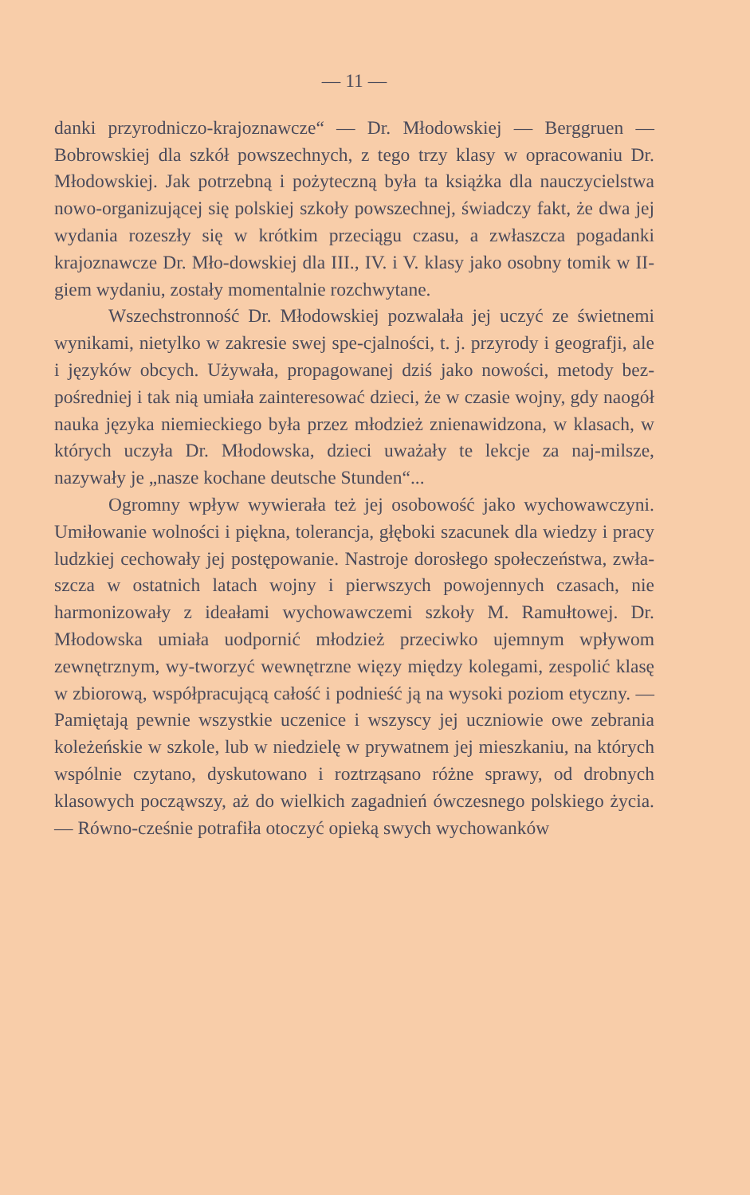— 11 —
danki przyrodniczo-krajoznawcze“ — Dr. Młodowskiej — Berggruen — Bobrowskiej dla szkół powszechnych, z tego trzy klasy w opracowaniu Dr. Młodowskiej. Jak potrzebną i pożyteczną była ta książka dla nauczycielstwa nowo-organizującej się polskiej szkoły powszechnej, świadczy fakt, że dwa jej wydania rozeszły się w krótkim przeciągu czasu, a zwłaszcza pogadanki krajoznawcze Dr. Mło-dowskiej dla III., IV. i V. klasy jako osobny tomik w II-giem wydaniu, zostały momentalnie rozchwytane.
Wszechstronność Dr. Młodowskiej pozwalała jej uczyć ze świetnemi wynikami, nietylko w zakresie swej spe-cjalności, t. j. przyrody i geografji, ale i języków obcych. Używała, propagowanej dziś jako nowości, metody bez-pośredniej i tak nią umiała zainteresować dzieci, że w czasie wojny, gdy naogół nauka języka niemieckiego była przez młodzież znienawidzona, w klasach, w których uczyła Dr. Młodowska, dzieci uważały te lekcje za naj-milsze, nazywały je „nasze kochane deutsche Stunden“...
Ogromny wpływ wywierała też jej osobowość jako wychowawczyni. Umiłowanie wolności i piękna, tolerancja, głęboki szacunek dla wiedzy i pracy ludzkiej cechowały jej postępowanie. Nastroje dorosłego społeczeństwa, zwła-szcza w ostatnich latach wojny i pierwszych powojennych czasach, nie harmonizowały z ideałami wychowawczemi szkoły M. Ramułtowej. Dr. Młodowska umiała uodpornić młodzież przeciwko ujemnym wpływom zewnętrznym, wy-tworzyć wewnętrzne więzy między kolegami, zespolić klasę w zbiorową, współpracującą całość i podnieść ją na wysoki poziom etyczny. — Pamiętają pewnie wszystkie uczenice i wszyscy jej uczniowie owe zebrania koleżeńskie w szkole, lub w niedzielę w prywatnem jej mieszkaniu, na których wspólnie czytano, dyskutowano i roztrząsano różne sprawy, od drobnych klasowych począwszy, aż do wielkich zagadnień ówczesnego polskiego życia. — Równo-cześnie potrafiła otoczyć opieką swych wychowanków